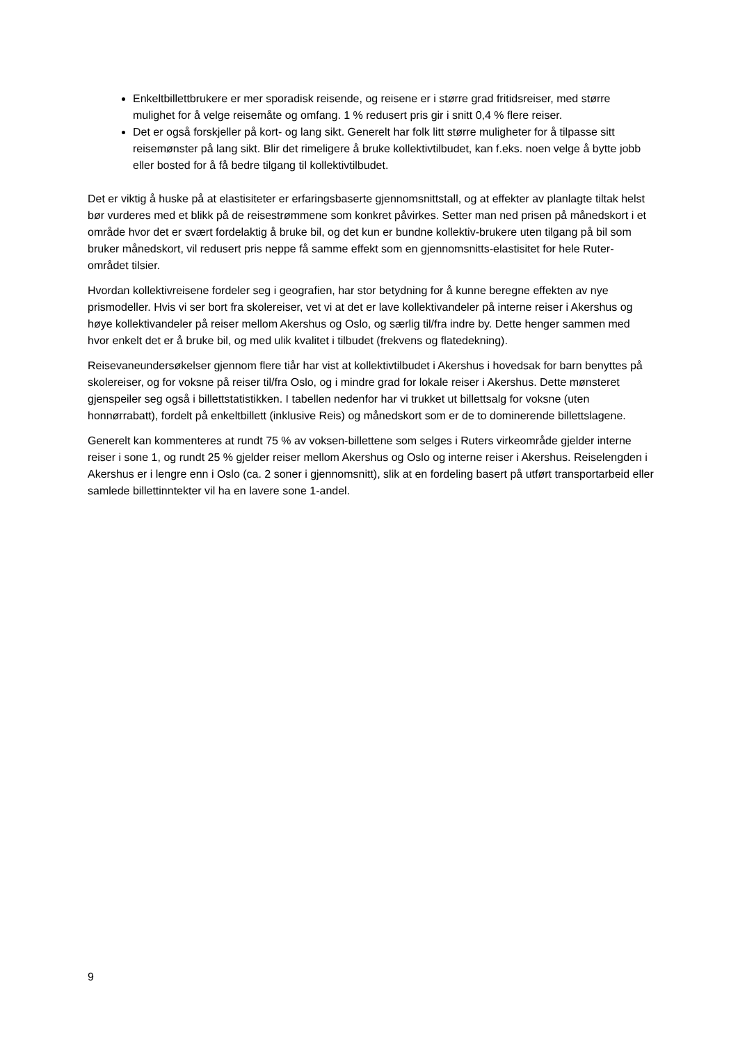Enkeltbillettbrukere er mer sporadisk reisende, og reisene er i større grad fritidsreiser, med større mulighet for å velge reisemåte og omfang. 1 % redusert pris gir i snitt 0,4 % flere reiser.
Det er også forskjeller på kort- og lang sikt. Generelt har folk litt større muligheter for å tilpasse sitt reisemønster på lang sikt. Blir det rimeligere å bruke kollektivtilbudet, kan f.eks. noen velge å bytte jobb eller bosted for å få bedre tilgang til kollektivtilbudet.
Det er viktig å huske på at elastisiteter er erfaringsbaserte gjennomsnittstall, og at effekter av planlagte tiltak helst bør vurderes med et blikk på de reisestrømmene som konkret påvirkes. Setter man ned prisen på månedskort i et område hvor det er svært fordelaktig å bruke bil, og det kun er bundne kollektiv-brukere uten tilgang på bil som bruker månedskort, vil redusert pris neppe få samme effekt som en gjennomsnitts-elastisitet for hele Ruter-området tilsier.
Hvordan kollektivreisene fordeler seg i geografien, har stor betydning for å kunne beregne effekten av nye prismodeller. Hvis vi ser bort fra skolereiser, vet vi at det er lave kollektivandeler på interne reiser i Akershus og høye kollektivandeler på reiser mellom Akershus og Oslo, og særlig til/fra indre by. Dette henger sammen med hvor enkelt det er å bruke bil, og med ulik kvalitet i tilbudet (frekvens og flatedekning).
Reisevaneundersøkelser gjennom flere tiår har vist at kollektivtilbudet i Akershus i hovedsak for barn benyttes på skolereiser, og for voksne på reiser til/fra Oslo, og i mindre grad for lokale reiser i Akershus. Dette mønsteret gjenspeiler seg også i billettstatistikken. I tabellen nedenfor har vi trukket ut billettsalg for voksne (uten honnørrabatt), fordelt på enkeltbillett (inklusive Reis) og månedskort som er de to dominerende billettslagene.
Generelt kan kommenteres at rundt 75 % av voksen-billettene som selges i Ruters virkeområde gjelder interne reiser i sone 1, og rundt 25 % gjelder reiser mellom Akershus og Oslo og interne reiser i Akershus. Reiselengden i Akershus er i lengre enn i Oslo (ca. 2 soner i gjennomsnitt), slik at en fordeling basert på utført transportarbeid eller samlede billettinntekter vil ha en lavere sone 1-andel.
9